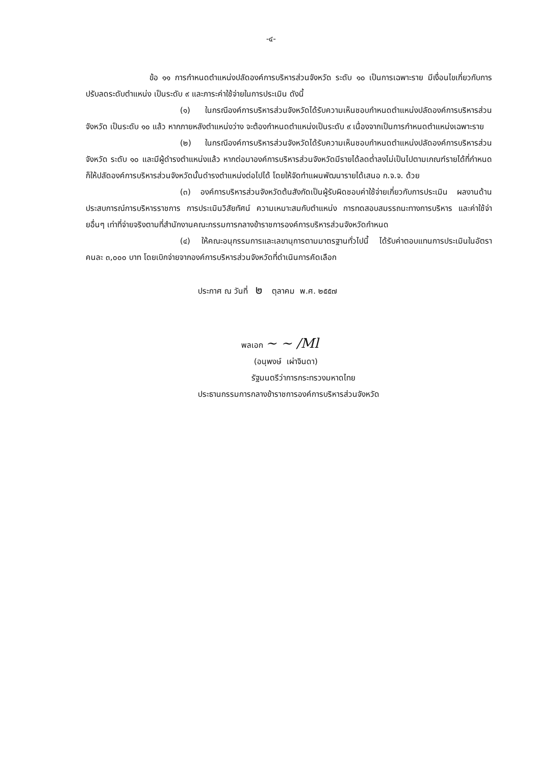-๔-
ข้อ ๑๑ การกำหนดตำแหน่งปลัดองค์การบริหารส่วนจังหวัด ระดับ ๑๐ เป็นการเฉพาะราย มีเงื่อนไขเกี่ยวกับการปรับลดระดับตำแหน่ง เป็นระดับ ๙ และภาระค่าใช้จ่ายในการประเมิน ดังนี้
(๑) ในกรณีองค์การบริหารส่วนจังหวัดได้รับความเห็นชอบกำหนดตำแหน่งปลัดองค์การบริหารส่วนจังหวัด เป็นระดับ ๑๐ แล้ว หากภายหลังตำแหน่งว่าง จะต้องกำหนดตำแหน่งเป็นระดับ ๙ เนื่องจากเป็นการกำหนดตำแหน่งเฉพาะราย
(๒) ในกรณีองค์การบริหารส่วนจังหวัดได้รับความเห็นชอบกำหนดตำแหน่งปลัดองค์การบริหารส่วนจังหวัด ระดับ ๑๐ และมีผู้ดำรงตำแหน่งแล้ว หากต่อมาองค์การบริหารส่วนจังหวัดมีรายได้ลดต่ำลงไม่เป็นไปตามเกณฑ์รายได้ที่กำหนด ก็ให้ปลัดองค์การบริหารส่วนจังหวัดนั้นดำรงตำแหน่งต่อไปได้ โดยให้จัดทำแผนพัฒนารายได้เสนอ ก.จ.จ. ด้วย
(๓) องค์การบริหารส่วนจังหวัดต้นสังกัดเป็นผู้รับผิดชอบค่าใช้จ่ายเกี่ยวกับการประเมิน ผลงานด้านประสบการณ์การบริหารราชการ การประเมินวิสัยทัศน์ ความเหมาะสมกับตำแหน่ง การทดสอบสมรรถนะทางการบริหาร และค่าใช้จ่ายอื่นๆ เท่าที่จ่ายจริงตามที่สำนักงานคณะกรรมการกลางข้าราชการองค์การบริหารส่วนจังหวัดกำหนด
(๔) ให้คณะอนุกรรมการและเลขานุการตามมาตรฐานทั่วไปนี้ ได้รับค่าตอบแทนการประเมินในอัตราคนละ ๓,๐๐๐ บาท โดยเบิกจ่ายจากองค์การบริหารส่วนจังหวัดที่ดำเนินการคัดเลือก
ประกาศ ณ วันที่ ๒ ตุลาคม พ.ศ. ๒๕๕๗
พลเอก ~ ~ /Ml
(อนุพงษ์ เผ่าจินดา)
รัฐมนตรีว่าการกระทรวงมหาดไทย
ประธานกรรมการกลางข้าราชการองค์การบริหารส่วนจังหวัด